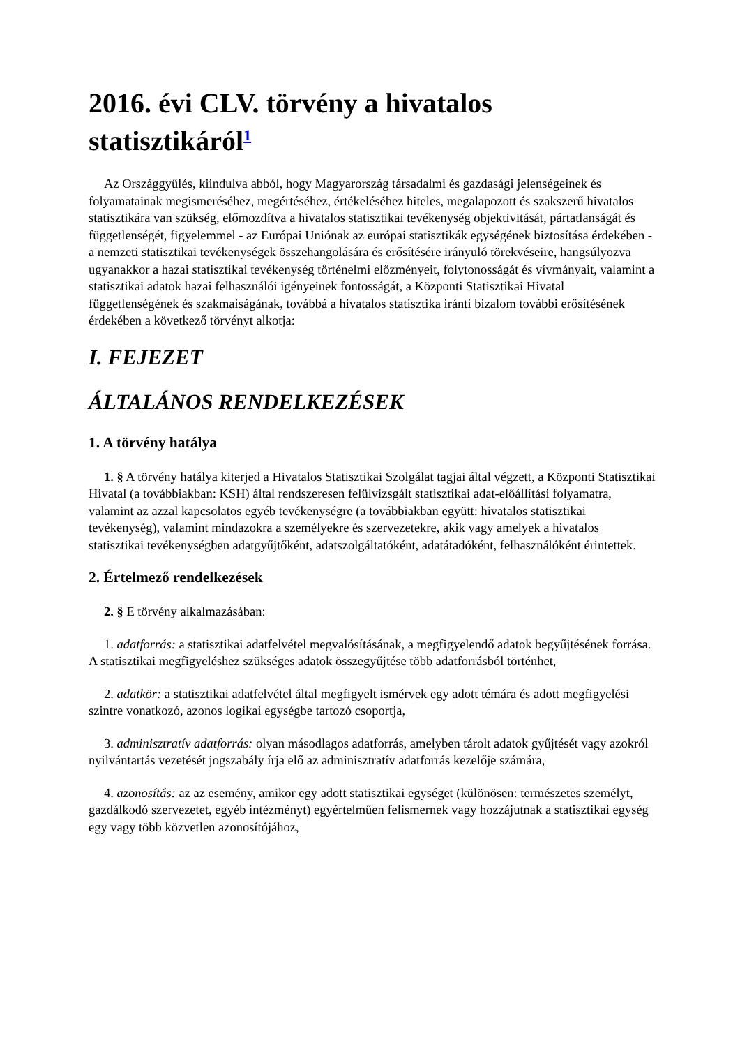2016. évi CLV. törvény a hivatalos statisztikáról<sup>1</sup>
Az Országgyűlés, kiindulva abból, hogy Magyarország társadalmi és gazdasági jelenségeinek és folyamatainak megismeréséhez, megértéséhez, értékeléséhez hiteles, megalapozott és szakszerű hivatalos statisztikára van szükség, előmozdítva a hivatalos statisztikai tevékenység objektivitását, pártatlanságát és függetlenségét, figyelemmel - az Európai Uniónak az európai statisztikák egységének biztosítása érdekében - a nemzeti statisztikai tevékenységek összehangolására és erősítésére irányuló törekvéseire, hangsúlyozva ugyanakkor a hazai statisztikai tevékenység történelmi előzményeit, folytonosságát és vívmányait, valamint a statisztikai adatok hazai felhasználói igényeinek fontosságát, a Központi Statisztikai Hivatal függetlenségének és szakmaiságának, továbbá a hivatalos statisztika iránti bizalom további erősítésének érdekében a következő törvényt alkotja:
I. FEJEZET
ÁLTALÁNOS RENDELKEZÉSEK
1. A törvény hatálya
1. § A törvény hatálya kiterjed a Hivatalos Statisztikai Szolgálat tagjai által végzett, a Központi Statisztikai Hivatal (a továbbiakban: KSH) által rendszeresen felülvizsgált statisztikai adat-előállítási folyamatra, valamint az azzal kapcsolatos egyéb tevékenységre (a továbbiakban együtt: hivatalos statisztikai tevékenység), valamint mindazokra a személyekre és szervezetekre, akik vagy amelyek a hivatalos statisztikai tevékenységben adatgyűjtőként, adatszolgáltatóként, adatátadóként, felhasználóként érintettek.
2. Értelmező rendelkezések
2. § E törvény alkalmazásában:
1. adatforrás: a statisztikai adatfelvétel megvalósításának, a megfigyelendő adatok begyűjtésének forrása. A statisztikai megfigyeléshez szükséges adatok összegyűjtése több adatforrásból történhet,
2. adatkör: a statisztikai adatfelvétel által megfigyelt ismérvek egy adott témára és adott megfigyelési szintre vonatkozó, azonos logikai egységbe tartozó csoportja,
3. adminisztratív adatforrás: olyan másodlagos adatforrás, amelyben tárolt adatok gyűjtését vagy azokról nyilvántartás vezetését jogszabály írja elő az adminisztratív adatforrás kezelője számára,
4. azonosítás: az az esemény, amikor egy adott statisztikai egységet (különösen: természetes személyt, gazdálkodó szervezetet, egyéb intézményt) egyértelműen felismernek vagy hozzájutnak a statisztikai egység egy vagy több közvetlen azonosítójához,